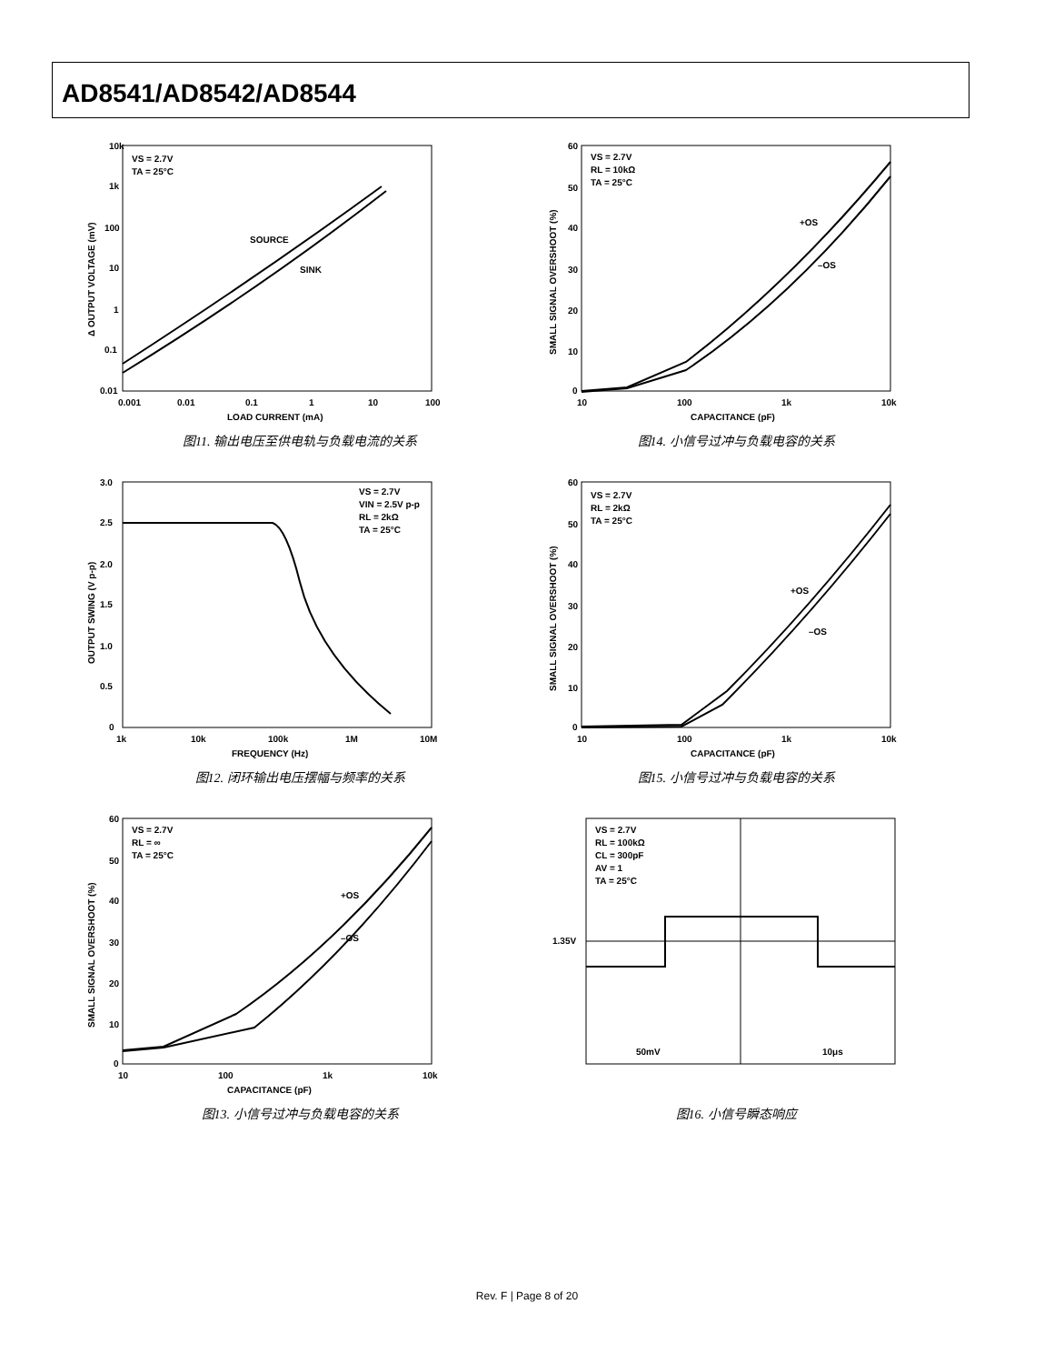AD8541/AD8542/AD8544
10k
1k
100
10
1
0.1
0.01
0.001
0.01
0.1
1
10
100
LOAD CURRENT (mA)
VS = 2.7V
TA = 25°C
SOURCE
SINK
Δ OUTPUT VOLTAGE (mV)
图11. 输出电压至供电轨与负载电流的关系
60
50
40
30
20
10
0
10
100
1k
10k
CAPACITANCE (pF)
VS = 2.7V
RL = 10kΩ
TA = 25°C
+OS
–OS
SMALL SIGNAL OVERSHOOT (%)
图14. 小信号过冲与负载电容的关系
3.0
2.5
2.0
1.5
1.0
0.5
0
1k
10k
100k
1M
10M
FREQUENCY (Hz)
VS = 2.7V
VIN = 2.5V p-p
RL = 2kΩ
TA = 25°C
OUTPUT SWING (V p-p)
图12. 闭环输出电压摆幅与频率的关系
60
50
40
30
20
10
0
10
100
1k
10k
CAPACITANCE (pF)
VS = 2.7V
RL = 2kΩ
TA = 25°C
+OS
–OS
SMALL SIGNAL OVERSHOOT (%)
图15. 小信号过冲与负载电容的关系
60
50
40
30
20
10
0
10
100
1k
10k
CAPACITANCE (pF)
VS = 2.7V
RL = ∞
TA = 25°C
+OS
–OS
SMALL SIGNAL OVERSHOOT (%)
图13. 小信号过冲与负载电容的关系
1.35V
VS = 2.7V
RL = 100kΩ
CL = 300pF
AV = 1
TA = 25°C
50mV
10μs
图16. 小信号瞬态响应
Rev. F | Page 8 of 20